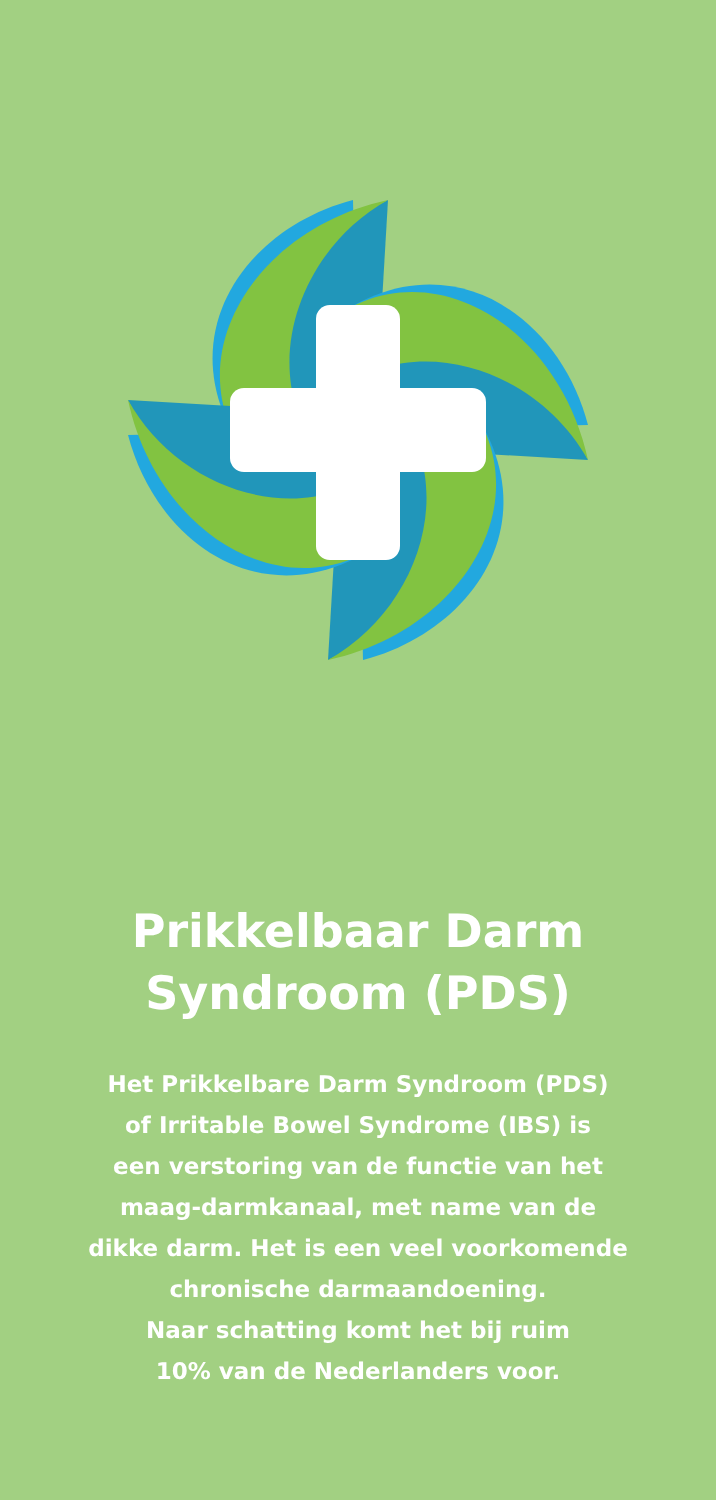Prikkelbaar Darm
Syndroom (PDS)
Het Prikkelbare Darm Syndroom (PDS)
of Irritable Bowel Syndrome (IBS) is
een verstoring van de functie van het
maag-darmkanaal, met name van de
dikke darm. Het is een veel voorkomende
chronische darmaandoening.
Naar schatting komt het bij ruim
10% van de Nederlanders voor.